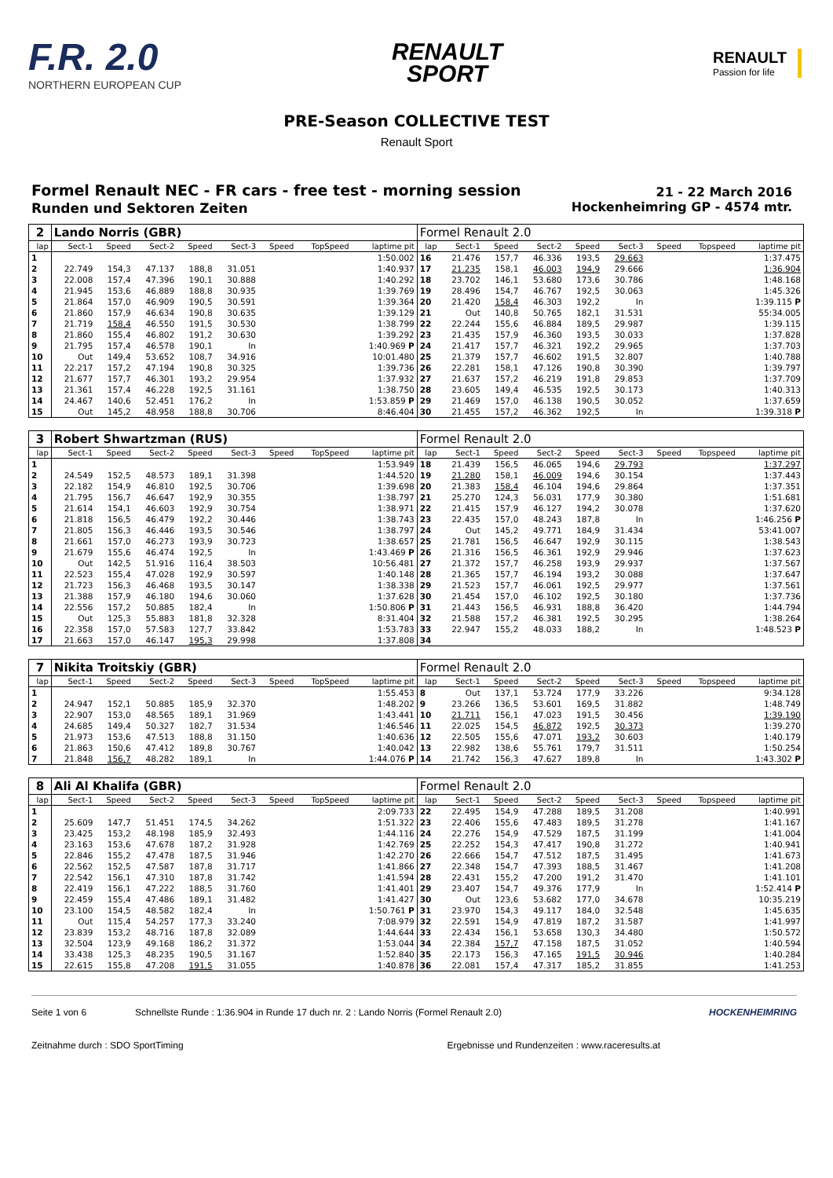F.R. 2.0
NORTHERN EUROPEAN CUP
RENAULT
SPORT
RENAULT
Passion for life
PRE-Season COLLECTIVE TEST
Renault Sport
Formel Renault NEC - FR cars - free test - morning session
Runden und Sektoren Zeiten
21 - 22 March 2016
Hockenheimring GP - 4574 mtr.
| 2 | Lando Norris (GBR) | | | | | | | | Formel Renault 2.0 | | | | | | | | |
| lap | Sect-1 | Speed | Sect-2 | Speed | Sect-3 | Speed | TopSpeed | laptime pit | lap | Sect-1 | Speed | Sect-2 | Speed | Sect-3 | Speed | Topspeed | laptime pit |
| 1 | | | | | | | | 1:50.002 | 16 | 21.476 | 157,7 | 46.336 | 193,5 | 29.663 | | | 1:37.475 |
| 2 | 22.749 | 154,3 | 47.137 | 188,8 | 31.051 | | | 1:40.937 | 17 | 21.235 | 158,1 | 46.003 | 194,9 | 29.666 | | | 1:36.904 |
| 3 | 22.008 | 157,4 | 47.396 | 190,1 | 30.888 | | | 1:40.292 | 18 | 23.702 | 146,1 | 53.680 | 173,6 | 30.786 | | | 1:48.168 |
| 4 | 21.945 | 153,6 | 46.889 | 188,8 | 30.935 | | | 1:39.769 | 19 | 28.496 | 154,7 | 46.767 | 192,5 | 30.063 | | | 1:45.326 |
| 5 | 21.864 | 157,0 | 46.909 | 190,5 | 30.591 | | | 1:39.364 | 20 | 21.420 | 158,4 | 46.303 | 192,2 | In | | | 1:39.115 P |
| 6 | 21.860 | 157,9 | 46.634 | 190,8 | 30.635 | | | 1:39.129 | 21 | Out | 140,8 | 50.765 | 182,1 | 31.531 | | | 55:34.005 |
| 7 | 21.719 | 158,4 | 46.550 | 191,5 | 30.530 | | | 1:38.799 | 22 | 22.244 | 155,6 | 46.884 | 189,5 | 29.987 | | | 1:39.115 |
| 8 | 21.860 | 155,4 | 46.802 | 191,2 | 30.630 | | | 1:39.292 | 23 | 21.435 | 157,9 | 46.360 | 193,5 | 30.033 | | | 1:37.828 |
| 9 | 21.795 | 157,4 | 46.578 | 190,1 | In | | | 1:40.969 P | 24 | 21.417 | 157,7 | 46.321 | 192,2 | 29.965 | | | 1:37.703 |
| 10 | Out | 149,4 | 53.652 | 108,7 | 34.916 | | | 10:01.480 | 25 | 21.379 | 157,7 | 46.602 | 191,5 | 32.807 | | | 1:40.788 |
| 11 | 22.217 | 157,2 | 47.194 | 190,8 | 30.325 | | | 1:39.736 | 26 | 22.281 | 158,1 | 47.126 | 190,8 | 30.390 | | | 1:39.797 |
| 12 | 21.677 | 157,7 | 46.301 | 193,2 | 29.954 | | | 1:37.932 | 27 | 21.637 | 157,2 | 46.219 | 191,8 | 29.853 | | | 1:37.709 |
| 13 | 21.361 | 157,4 | 46.228 | 192,5 | 31.161 | | | 1:38.750 | 28 | 23.605 | 149,4 | 46.535 | 192,5 | 30.173 | | | 1:40.313 |
| 14 | 24.467 | 140,6 | 52.451 | 176,2 | In | | | 1:53.859 P | 29 | 21.469 | 157,0 | 46.138 | 190,5 | 30.052 | | | 1:37.659 |
| 15 | Out | 145,2 | 48.958 | 188,8 | 30.706 | | | 8:46.404 | 30 | 21.455 | 157,2 | 46.362 | 192,5 | In | | | 1:39.318 P |
| 3 | Robert Shwartzman (RUS) | | | | | | | | Formel Renault 2.0 | | | | | | | | |
| lap | Sect-1 | Speed | Sect-2 | Speed | Sect-3 | Speed | TopSpeed | laptime pit | lap | Sect-1 | Speed | Sect-2 | Speed | Sect-3 | Speed | Topspeed | laptime pit |
| 1 | | | | | | | | 1:53.949 | 18 | 21.439 | 156,5 | 46.065 | 194,6 | 29.793 | | | 1:37.297 |
| 2 | 24.549 | 152,5 | 48.573 | 189,1 | 31.398 | | | 1:44.520 | 19 | 21.280 | 158,1 | 46.009 | 194,6 | 30.154 | | | 1:37.443 |
| 3 | 22.182 | 154,9 | 46.810 | 192,5 | 30.706 | | | 1:39.698 | 20 | 21.383 | 158,4 | 46.104 | 194,6 | 29.864 | | | 1:37.351 |
| 4 | 21.795 | 156,7 | 46.647 | 192,9 | 30.355 | | | 1:38.797 | 21 | 25.270 | 124,3 | 56.031 | 177,9 | 30.380 | | | 1:51.681 |
| 5 | 21.614 | 154,1 | 46.603 | 192,9 | 30.754 | | | 1:38.971 | 22 | 21.415 | 157,9 | 46.127 | 194,2 | 30.078 | | | 1:37.620 |
| 6 | 21.818 | 156,5 | 46.479 | 192,2 | 30.446 | | | 1:38.743 | 23 | 22.435 | 157,0 | 48.243 | 187,8 | In | | | 1:46.256 P |
| 7 | 21.805 | 156,3 | 46.446 | 193,5 | 30.546 | | | 1:38.797 | 24 | Out | 145,2 | 49.771 | 184,9 | 31.434 | | | 53:41.007 |
| 8 | 21.661 | 157,0 | 46.273 | 193,9 | 30.723 | | | 1:38.657 | 25 | 21.781 | 156,5 | 46.647 | 192,9 | 30.115 | | | 1:38.543 |
| 9 | 21.679 | 155,6 | 46.474 | 192,5 | In | | | 1:43.469 P | 26 | 21.316 | 156,5 | 46.361 | 192,9 | 29.946 | | | 1:37.623 |
| 10 | Out | 142,5 | 51.916 | 116,4 | 38.503 | | | 10:56.481 | 27 | 21.372 | 157,7 | 46.258 | 193,9 | 29.937 | | | 1:37.567 |
| 11 | 22.523 | 155,4 | 47.028 | 192,9 | 30.597 | | | 1:40.148 | 28 | 21.365 | 157,7 | 46.194 | 193,2 | 30.088 | | | 1:37.647 |
| 12 | 21.723 | 156,3 | 46.468 | 193,5 | 30.147 | | | 1:38.338 | 29 | 21.523 | 157,7 | 46.061 | 192,5 | 29.977 | | | 1:37.561 |
| 13 | 21.388 | 157,9 | 46.180 | 194,6 | 30.060 | | | 1:37.628 | 30 | 21.454 | 157,0 | 46.102 | 192,5 | 30.180 | | | 1:37.736 |
| 14 | 22.556 | 157,2 | 50.885 | 182,4 | In | | | 1:50.806 P | 31 | 21.443 | 156,5 | 46.931 | 188,8 | 36.420 | | | 1:44.794 |
| 15 | Out | 125,3 | 55.883 | 181,8 | 32.328 | | | 8:31.404 | 32 | 21.588 | 157,2 | 46.381 | 192,5 | 30.295 | | | 1:38.264 |
| 16 | 22.358 | 157,0 | 57.583 | 127,7 | 33.842 | | | 1:53.783 | 33 | 22.947 | 155,2 | 48.033 | 188,2 | In | | | 1:48.523 P |
| 17 | 21.663 | 157,0 | 46.147 | 195,3 | 29.998 | | | 1:37.808 | 34 | | | | | | | | |
| 7 | Nikita Troitskiy (GBR) | | | | | | | | Formel Renault 2.0 | | | | | | | | |
| lap | Sect-1 | Speed | Sect-2 | Speed | Sect-3 | Speed | TopSpeed | laptime pit | lap | Sect-1 | Speed | Sect-2 | Speed | Sect-3 | Speed | Topspeed | laptime pit |
| 1 | | | | | | | | 1:55.453 | 8 | Out | 137,1 | 53.724 | 177,9 | 33.226 | | | 9:34.128 |
| 2 | 24.947 | 152,1 | 50.885 | 185,9 | 32.370 | | | 1:48.202 | 9 | 23.266 | 136,5 | 53.601 | 169,5 | 31.882 | | | 1:48.749 |
| 3 | 22.907 | 153,0 | 48.565 | 189,1 | 31.969 | | | 1:43.441 | 10 | 21.711 | 156,1 | 47.023 | 191,5 | 30.456 | | | 1:39.190 |
| 4 | 24.685 | 149,4 | 50.327 | 182,7 | 31.534 | | | 1:46.546 | 11 | 22.025 | 154,5 | 46.872 | 192,5 | 30.373 | | | 1:39.270 |
| 5 | 21.973 | 153,6 | 47.513 | 188,8 | 31.150 | | | 1:40.636 | 12 | 22.505 | 155,6 | 47.071 | 193,2 | 30.603 | | | 1:40.179 |
| 6 | 21.863 | 150,6 | 47.412 | 189,8 | 30.767 | | | 1:40.042 | 13 | 22.982 | 138,6 | 55.761 | 179,7 | 31.511 | | | 1:50.254 |
| 7 | 21.848 | 156,7 | 48.282 | 189,1 | In | | | 1:44.076 P | 14 | 21.742 | 156,3 | 47.627 | 189,8 | In | | | 1:43.302 P |
| 8 | Ali Al Khalifa (GBR) | | | | | | | | Formel Renault 2.0 | | | | | | | | |
| lap | Sect-1 | Speed | Sect-2 | Speed | Sect-3 | Speed | TopSpeed | laptime pit | lap | Sect-1 | Speed | Sect-2 | Speed | Sect-3 | Speed | Topspeed | laptime pit |
| 1 | | | | | | | | 2:09.733 | 22 | 22.495 | 154,9 | 47.288 | 189,5 | 31.208 | | | 1:40.991 |
| 2 | 25.609 | 147,7 | 51.451 | 174,5 | 34.262 | | | 1:51.322 | 23 | 22.406 | 155,6 | 47.483 | 189,5 | 31.278 | | | 1:41.167 |
| 3 | 23.425 | 153,2 | 48.198 | 185,9 | 32.493 | | | 1:44.116 | 24 | 22.276 | 154,9 | 47.529 | 187,5 | 31.199 | | | 1:41.004 |
| 4 | 23.163 | 153,6 | 47.678 | 187,2 | 31.928 | | | 1:42.769 | 25 | 22.252 | 154,3 | 47.417 | 190,8 | 31.272 | | | 1:40.941 |
| 5 | 22.846 | 155,2 | 47.478 | 187,5 | 31.946 | | | 1:42.270 | 26 | 22.666 | 154,7 | 47.512 | 187,5 | 31.495 | | | 1:41.673 |
| 6 | 22.562 | 152,5 | 47.587 | 187,8 | 31.717 | | | 1:41.866 | 27 | 22.348 | 154,7 | 47.393 | 188,5 | 31.467 | | | 1:41.208 |
| 7 | 22.542 | 156,1 | 47.310 | 187,8 | 31.742 | | | 1:41.594 | 28 | 22.431 | 155,2 | 47.200 | 191,2 | 31.470 | | | 1:41.101 |
| 8 | 22.419 | 156,1 | 47.222 | 188,5 | 31.760 | | | 1:41.401 | 29 | 23.407 | 154,7 | 49.376 | 177,9 | In | | | 1:52.414 P |
| 9 | 22.459 | 155,4 | 47.486 | 189,1 | 31.482 | | | 1:41.427 | 30 | Out | 123,6 | 53.682 | 177,0 | 34.678 | | | 10:35.219 |
| 10 | 23.100 | 154,5 | 48.582 | 182,4 | In | | | 1:50.761 P | 31 | 23.970 | 154,3 | 49.117 | 184,0 | 32.548 | | | 1:45.635 |
| 11 | Out | 115,4 | 54.257 | 177,3 | 33.240 | | | 7:08.979 | 32 | 22.591 | 154,9 | 47.819 | 187,2 | 31.587 | | | 1:41.997 |
| 12 | 23.839 | 153,2 | 48.716 | 187,8 | 32.089 | | | 1:44.644 | 33 | 22.434 | 156,1 | 53.658 | 130,3 | 34.480 | | | 1:50.572 |
| 13 | 32.504 | 123,9 | 49.168 | 186,2 | 31.372 | | | 1:53.044 | 34 | 22.384 | 157,7 | 47.158 | 187,5 | 31.052 | | | 1:40.594 |
| 14 | 33.438 | 125,3 | 48.235 | 190,5 | 31.167 | | | 1:52.840 | 35 | 22.173 | 156,3 | 47.165 | 191,5 | 30.946 | | | 1:40.284 |
| 15 | 22.615 | 155,8 | 47.208 | 191,5 | 31.055 | | | 1:40.878 | 36 | 22.081 | 157,4 | 47.317 | 185,2 | 31.855 | | | 1:41.253 |
Seite 1 von 6 Schnellste Runde : 1:36.904 in Runde 17 duch nr. 2 : Lando Norris (Formel Renault 2.0) HOCKENHEIMRING
Zeitnahme durch : SDO SportTiming Ergebnisse und Rundenzeiten : www.raceresults.at